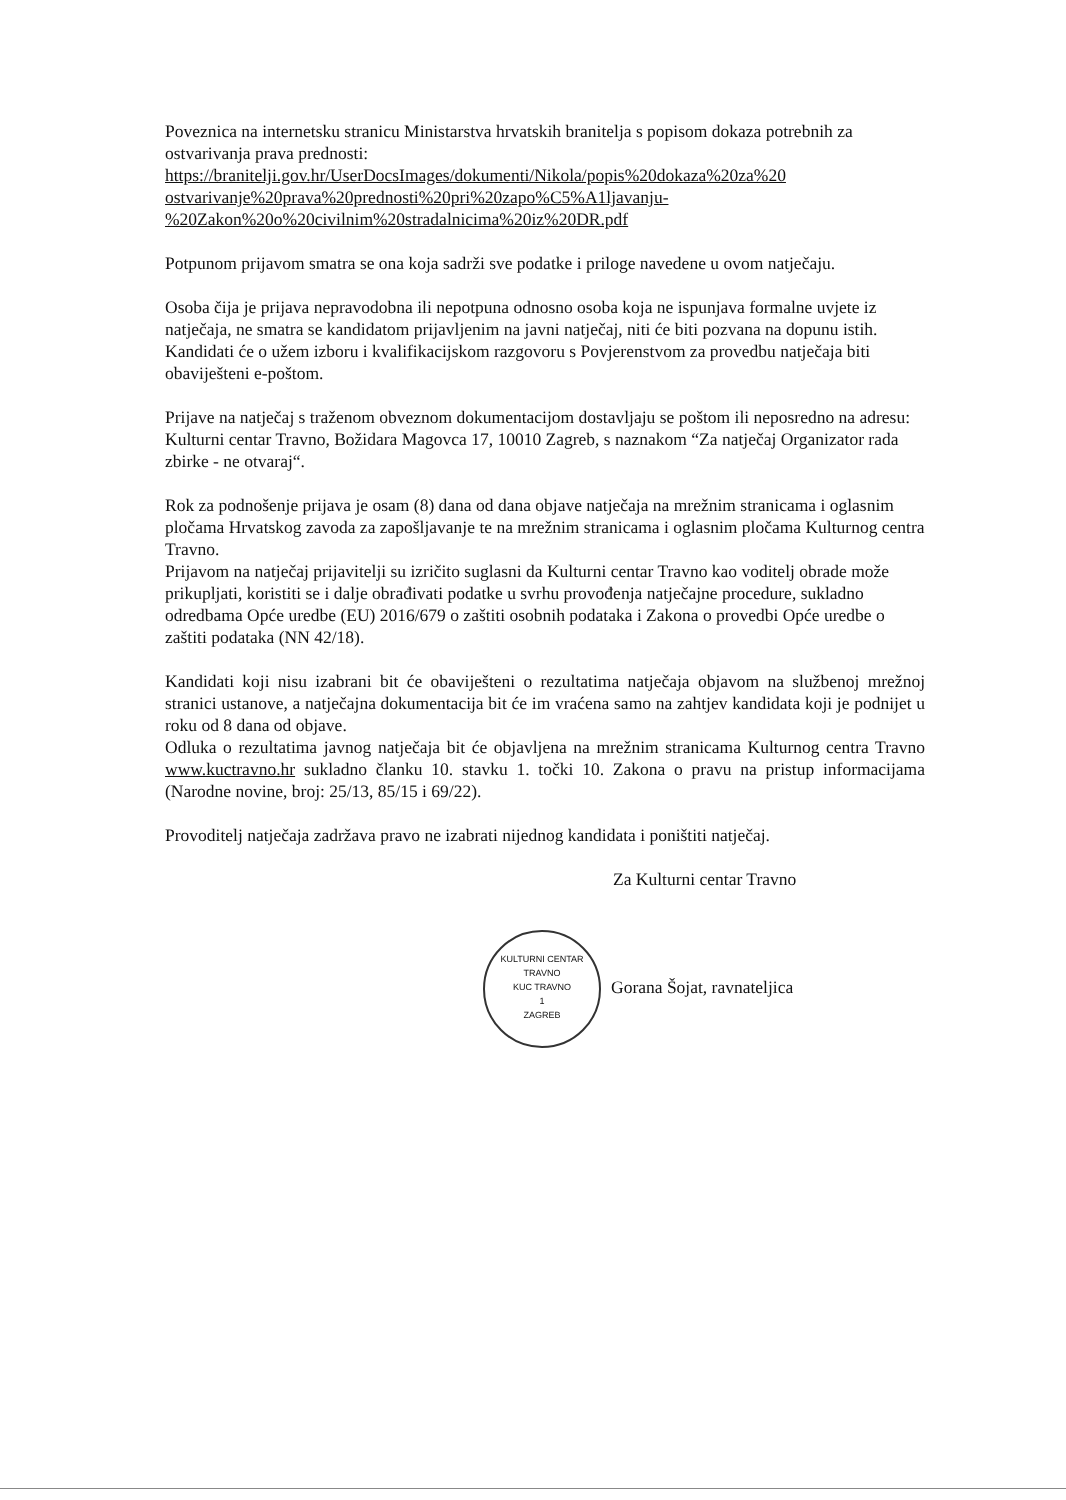Poveznica na internetsku stranicu Ministarstva hrvatskih branitelja s popisom dokaza potrebnih za ostvarivanja prava prednosti:
https://branitelji.gov.hr/UserDocsImages/dokumenti/Nikola/popis%20dokaza%20za%20 ostvarivanje%20prava%20prednosti%20pri%20zapo%C5%A1ljavanju-%20Zakon%20o%20civilnim%20stradalnicima%20iz%20DR.pdf
Potpunom prijavom smatra se ona koja sadrži sve podatke i priloge navedene u ovom natječaju.
Osoba čija je prijava nepravodobna ili nepotpuna odnosno osoba koja ne ispunjava formalne uvjete iz natječaja, ne smatra se kandidatom prijavljenim na javni natječaj, niti će biti pozvana na dopunu istih.
Kandidati će o užem izboru i kvalifikacijskom razgovoru s Povjerenstvom za provedbu natječaja biti obaviješteni e-poštom.
Prijave na natječaj s traženom obveznom dokumentacijom dostavljaju se poštom ili neposredno na adresu:
Kulturni centar Travno, Božidara Magovca 17, 10010 Zagreb, s naznakom “Za natječaj Organizator rada zbirke - ne otvaraj“.
Rok za podnošenje prijava je osam (8) dana od dana objave natječaja na mrežnim stranicama i oglasnim pločama Hrvatskog zavoda za zapošljavanje te na mrežnim stranicama i oglasnim pločama Kulturnog centra Travno.
Prijavom na natječaj prijavitelji su izričito suglasni da Kulturni centar Travno kao voditelj obrade može prikupljati, koristiti se i dalje obrađivati podatke u svrhu provođenja natječajne procedure, sukladno odredbama Opće uredbe (EU) 2016/679 o zaštiti osobnih podataka i Zakona o provedbi Opće uredbe o zaštiti podataka (NN 42/18).
Kandidati koji nisu izabrani bit će obaviješteni o rezultatima natječaja objavom na službenoj mrežnoj stranici ustanove, a natječajna dokumentacija bit će im vraćena samo na zahtjev kandidata koji je podnijet u roku od 8 dana od objave.
Odluka o rezultatima javnog natječaja bit će objavljena na mrežnim stranicama Kulturnog centra Travno www.kuctravno.hr sukladno članku 10. stavku 1. točki 10. Zakona o pravu na pristup informacijama (Narodne novine, broj: 25/13, 85/15 i 69/22).
Provoditelj natječaja zadržava pravo ne izabrati nijednog kandidata i poništiti natječaj.
Za Kulturni centar Travno
KULTURNI CENTAR TRAVNO
KUC TRAVNO
1
ZAGREB Gorana Šojat, ravnateljica